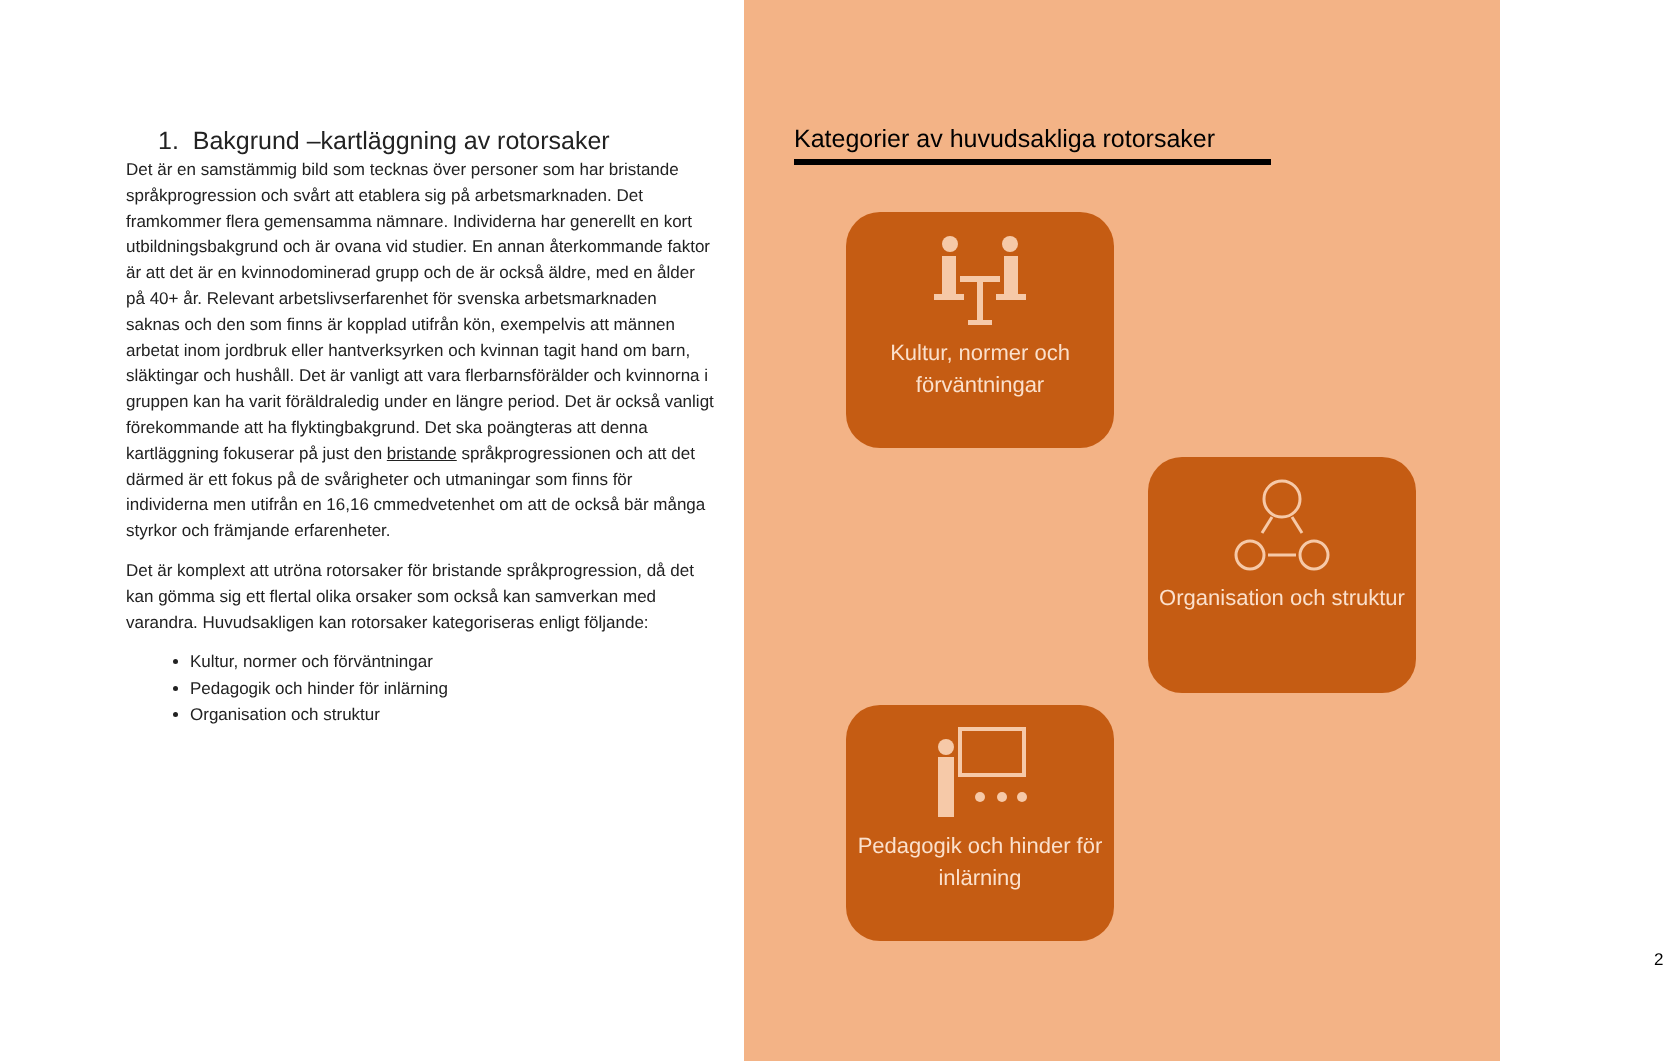1. Bakgrund –kartläggning av rotorsaker
Det är en samstämmig bild som tecknas över personer som har bristande språkprogression och svårt att etablera sig på arbetsmarknaden. Det framkommer flera gemensamma nämnare. Individerna har generellt en kort utbildningsbakgrund och är ovana vid studier. En annan återkommande faktor är att det är en kvinnodominerad grupp och de är också äldre, med en ålder på 40+ år. Relevant arbetslivserfarenhet för svenska arbetsmarknaden saknas och den som finns är kopplad utifrån kön, exempelvis att männen arbetat inom jordbruk eller hantverksyrken och kvinnan tagit hand om barn, släktingar och hushåll. Det är vanligt att vara flerbarnsförälder och kvinnorna i gruppen kan ha varit föräldraledig under en längre period. Det är också vanligt förekommande att ha flyktingbakgrund. Det ska poängteras att denna kartläggning fokuserar på just den bristande språkprogressionen och att det därmed är ett fokus på de svårigheter och utmaningar som finns för individerna men utifrån en 16,16 cmmedvetenhet om att de också bär många styrkor och främjande erfarenheter.
Det är komplext att utröna rotorsaker för bristande språkprogression, då det kan gömma sig ett flertal olika orsaker som också kan samverkan med varandra. Huvudsakligen kan rotorsaker kategoriseras enligt följande:
Kultur, normer och förväntningar
Pedagogik och hinder för inlärning
Organisation och struktur
Kategorier av huvudsakliga rotorsaker
Kultur, normer och förväntningar
Organisation och struktur
Pedagogik och hinder för inlärning
2